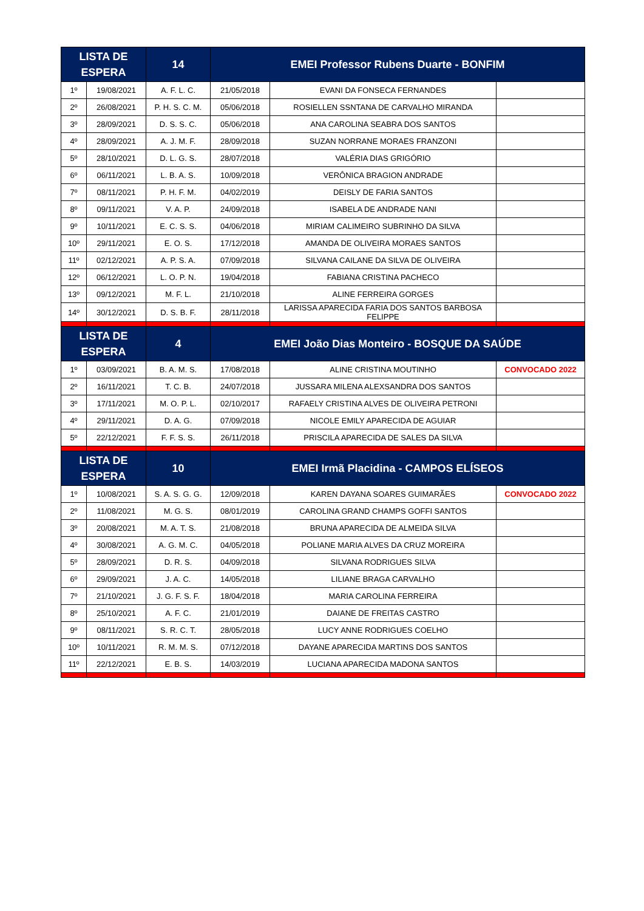| LISTA DE ESPERA | | 14 | EMEI Professor Rubens Duarte - BONFIM | | |
| --- | --- | --- | --- | --- | --- |
| 1º | 19/08/2021 | A. F. L. C. | 21/05/2018 | EVANI DA FONSECA FERNANDES | |
| 2º | 26/08/2021 | P. H. S. C. M. | 05/06/2018 | ROSIELLEN SSNTANA DE CARVALHO MIRANDA | |
| 3º | 28/09/2021 | D. S. S. C. | 05/06/2018 | ANA CAROLINA SEABRA DOS SANTOS | |
| 4º | 28/09/2021 | A. J. M. F. | 28/09/2018 | SUZAN NORRANE MORAES FRANZONI | |
| 5º | 28/10/2021 | D. L. G. S. | 28/07/2018 | VALÉRIA DIAS GRIGÓRIO | |
| 6º | 06/11/2021 | L. B. A. S. | 10/09/2018 | VERÔNICA BRAGION ANDRADE | |
| 7º | 08/11/2021 | P. H. F. M. | 04/02/2019 | DEISLY DE FARIA SANTOS | |
| 8º | 09/11/2021 | V. A. P. | 24/09/2018 | ISABELA DE ANDRADE NANI | |
| 9º | 10/11/2021 | E. C. S. S. | 04/06/2018 | MIRIAM CALIMEIRO SUBRINHO DA SILVA | |
| 10º | 29/11/2021 | E. O. S. | 17/12/2018 | AMANDA DE OLIVEIRA MORAES SANTOS | |
| 11º | 02/12/2021 | A. P. S. A. | 07/09/2018 | SILVANA CAILANE DA SILVA DE OLIVEIRA | |
| 12º | 06/12/2021 | L. O. P. N. | 19/04/2018 | FABIANA CRISTINA PACHECO | |
| 13º | 09/12/2021 | M. F. L. | 21/10/2018 | ALINE FERREIRA GORGES | |
| 14º | 30/12/2021 | D. S. B. F. | 28/11/2018 | LARISSA APARECIDA FARIA DOS SANTOS BARBOSA FELIPPE | |
| LISTA DE ESPERA | | 4 | EMEI João Dias Monteiro - BOSQUE DA SAÚDE | | |
| 1º | 03/09/2021 | B. A. M. S. | 17/08/2018 | ALINE CRISTINA MOUTINHO | CONVOCADO 2022 |
| 2º | 16/11/2021 | T. C. B. | 24/07/2018 | JUSSARA MILENA ALEXSANDRA DOS SANTOS | |
| 3º | 17/11/2021 | M. O. P. L. | 02/10/2017 | RAFAELY CRISTINA ALVES DE OLIVEIRA PETRONI | |
| 4º | 29/11/2021 | D. A. G. | 07/09/2018 | NICOLE EMILY APARECIDA DE AGUIAR | |
| 5º | 22/12/2021 | F. F. S. S. | 26/11/2018 | PRISCILA APARECIDA DE SALES DA SILVA | |
| LISTA DE ESPERA | | 10 | EMEI Irmã Placidina - CAMPOS ELÍSEOS | | |
| 1º | 10/08/2021 | S. A. S. G. G. | 12/09/2018 | KAREN DAYANA SOARES GUIMARÃES | CONVOCADO 2022 |
| 2º | 11/08/2021 | M. G. S. | 08/01/2019 | CAROLINA GRAND CHAMPS GOFFI SANTOS | |
| 3º | 20/08/2021 | M. A. T. S. | 21/08/2018 | BRUNA APARECIDA DE ALMEIDA SILVA | |
| 4º | 30/08/2021 | A. G. M. C. | 04/05/2018 | POLIANE MARIA ALVES DA CRUZ MOREIRA | |
| 5º | 28/09/2021 | D. R. S. | 04/09/2018 | SILVANA RODRIGUES SILVA | |
| 6º | 29/09/2021 | J. A. C. | 14/05/2018 | LILIANE BRAGA CARVALHO | |
| 7º | 21/10/2021 | J. G. F. S. F. | 18/04/2018 | MARIA CAROLINA FERREIRA | |
| 8º | 25/10/2021 | A. F. C. | 21/01/2019 | DAIANE DE FREITAS CASTRO | |
| 9º | 08/11/2021 | S. R. C. T. | 28/05/2018 | LUCY ANNE RODRIGUES COELHO | |
| 10º | 10/11/2021 | R. M. M. S. | 07/12/2018 | DAYANE APARECIDA MARTINS DOS SANTOS | |
| 11º | 22/12/2021 | E. B. S. | 14/03/2019 | LUCIANA APARECIDA MADONA SANTOS | |